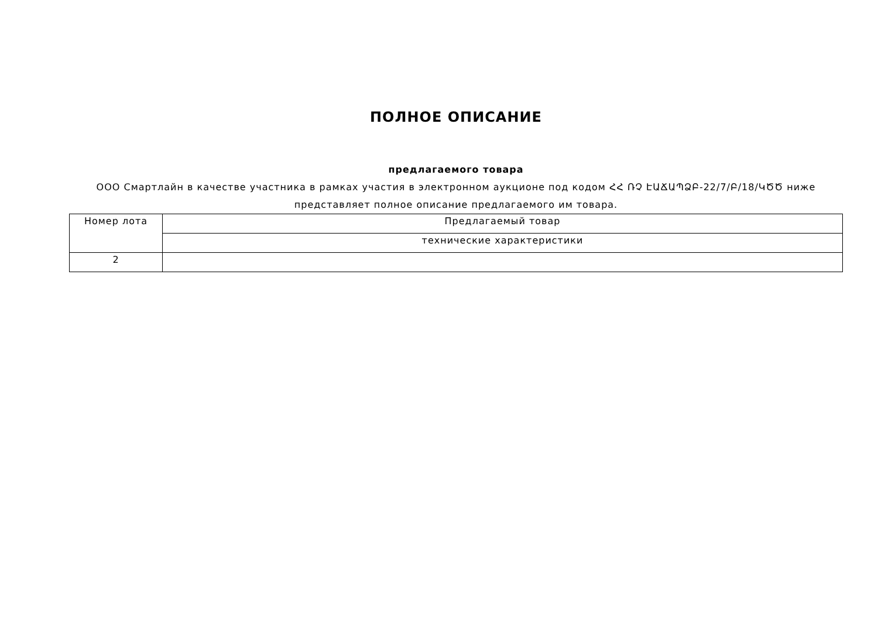ПОЛНОЕ ОПИСАНИЕ
предлагаемого товара
ООО Смартлайн в качестве участника в рамках участия в электронном аукционе под кодом ՀՀ ՌՉ ԷԱՃԱՊՁԲ-22/7/Բ/18/ԿԾԾ ниже представляет полное описание предлагаемого им товара.
| Номер лота | Предлагаемый товар |
| | технические характеристики |
| 2 | |